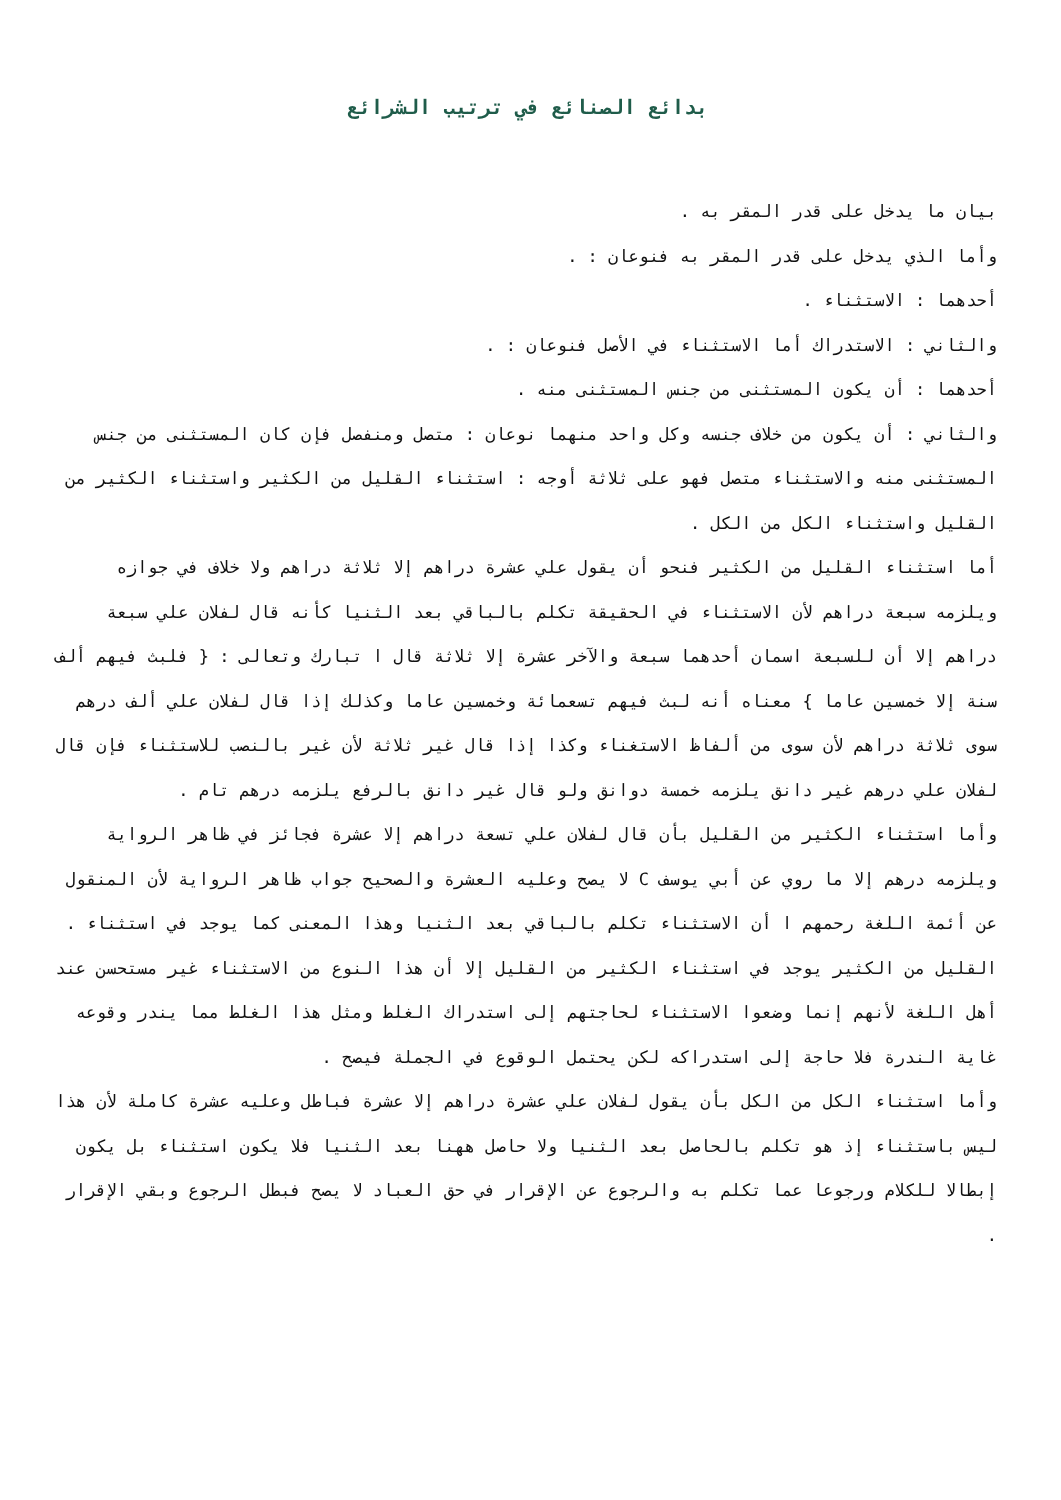بدائع الصنائع في ترتيب الشرائع
بيان ما يدخل على قدر المقر به .
وأما الذي يدخل على قدر المقر به فنوعان : .
أحدهما : الاستثناء .
والثاني : الاستدراك أما الاستثناء في الأصل فنوعان : .
أحدهما : أن يكون المستثنى من جنس المستثنى منه .
والثاني : أن يكون من خلاف جنسه وكل واحد منهما نوعان : متصل ومنفصل فإن كان المستثنى من جنس المستثنى منه والاستثناء متصل فهو على ثلاثة أوجه : استثناء القليل من الكثير واستثناء الكثير من القليل واستثناء الكل من الكل .
أما استثناء القليل من الكثير فنحو أن يقول علي عشرة دراهم إلا ثلاثة دراهم ولا خلاف في جوازه ويلزمه سبعة دراهم لأن الاستثناء في الحقيقة تكلم بالباقي بعد الثنيا كأنه قال لفلان علي سبعة دراهم إلا أن للسبعة اسمان أحدهما سبعة والآخر عشرة إلا ثلاثة قال ا تبارك وتعالى : { فلبث فيهم ألف سنة إلا خمسين عاما } معناه أنه لبث فيهم تسعمائة وخمسين عاما وكذلك إذا قال لفلان علي ألف درهم سوى ثلاثة دراهم لأن سوى من ألفاظ الاستغناء وكذا إذا قال غير ثلاثة لأن غير بالنصب للاستثناء فإن قال لفلان علي درهم غير دانق يلزمه خمسة دوانق ولو قال غير دانق بالرفع يلزمه درهم تام .
وأما استثناء الكثير من القليل بأن قال لفلان علي تسعة دراهم إلا عشرة فجائز في ظاهر الرواية ويلزمه درهم إلا ما روي عن أبي يوسف C لا يصح وعليه العشرة والصحيح جواب ظاهر الرواية لأن المنقول عن أئمة اللغة رحمهم ا أن الاستثناء تكلم بالباقي بعد الثنيا وهذا المعنى كما يوجد في استثناء .
القليل من الكثير يوجد في استثناء الكثير من القليل إلا أن هذا النوع من الاستثناء غير مستحسن عند أهل اللغة لأنهم إنما وضعوا الاستثناء لحاجتهم إلى استدراك الغلط ومثل هذا الغلط مما يندر وقوعه غاية الندرة فلا حاجة إلى استدراكه لكن يحتمل الوقوع في الجملة فيصح .
وأما استثناء الكل من الكل بأن يقول لفلان علي عشرة دراهم إلا عشرة فباطل وعليه عشرة كاملة لأن هذا ليس باستثناء إذ هو تكلم بالحاصل بعد الثنيا ولا حاصل ههنا بعد الثنيا فلا يكون استثناء بل يكون إبطالا للكلام ورجوعا عما تكلم به والرجوع عن الإقرار في حق العباد لا يصح فبطل الرجوع وبقي الإقرار .